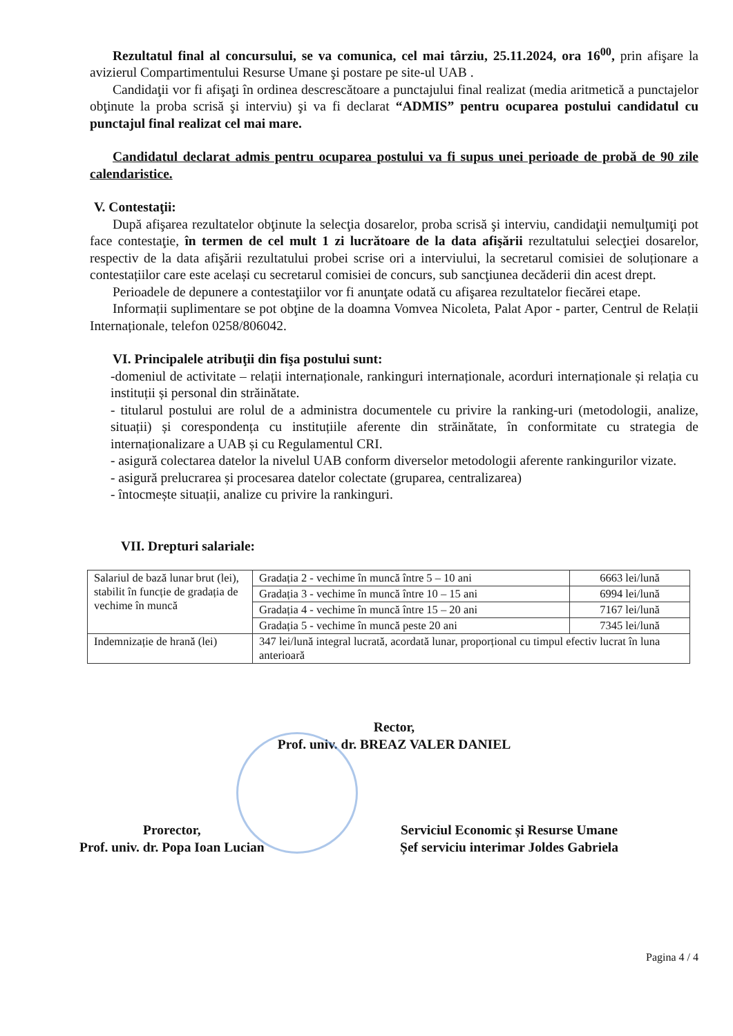Rezultatul final al concursului, se va comunica, cel mai târziu, 25.11.2024, ora 16<sup>00</sup>, prin afişare la avizierul Compartimentului Resurse Umane şi postare pe site-ul UAB .
Candidaţii vor fi afişaţi în ordinea descrescătoare a punctajului final realizat (media aritmetică a punctajelor obţinute la proba scrisă şi interviu) şi va fi declarat “ADMIS” pentru ocuparea postului candidatul cu punctajul final realizat cel mai mare.
Candidatul declarat admis pentru ocuparea postului va fi supus unei perioade de probă de 90 zile calendaristice.
V. Contestaţii:
După afişarea rezultatelor obţinute la selecţia dosarelor, proba scrisă şi interviu, candidaţii nemulţumiţi pot face contestaţie, în termen de cel mult 1 zi lucrătoare de la data afişării rezultatului selecţiei dosarelor, respectiv de la data afişării rezultatului probei scrise ori a interviului, la secretarul comisiei de soluționare a contestațiilor care este același cu secretarul comisiei de concurs, sub sancţiunea decăderii din acest drept.
Perioadele de depunere a contestaţiilor vor fi anunţate odată cu afişarea rezultatelor fiecărei etape.
Informații suplimentare se pot obţine de la doamna Vomvea Nicoleta, Palat Apor - parter, Centrul de Relații Internaționale, telefon 0258/806042.
VI. Principalele atribuţii din fişa postului sunt:
-domeniul de activitate – relații internaționale, rankinguri internaționale, acorduri internaționale și relația cu instituții și personal din străinătate.
- titularul postului are rolul de a administra documentele cu privire la ranking-uri (metodologii, analize, situații) și corespondența cu instituțiile aferente din străinătate, în conformitate cu strategia de internaționalizare a UAB și cu Regulamentul CRI.
- asigură colectarea datelor la nivelul UAB conform diverselor metodologii aferente rankingurilor vizate.
- asigură prelucrarea și procesarea datelor colectate (gruparea, centralizarea)
- întocmește situații, analize cu privire la rankinguri.
VII. Drepturi salariale:
| Salariul de bază lunar brut (lei), stabilit în funcție de gradația de vechime în muncă | Gradația 2 - vechime în muncă între 5 – 10 ani | 6663 lei/lună |
| | Gradația 3 - vechime în muncă între 10 – 15 ani | 6994 lei/lună |
| | Gradația 4 - vechime în muncă între 15 – 20 ani | 7167 lei/lună |
| | Gradația 5 - vechime în muncă peste 20 ani | 7345 lei/lună |
| Indemnizație de hrană (lei) | 347 lei/lună integral lucrată, acordată lunar, proporțional cu timpul efectiv lucrat în luna anterioară | |
Rector,
Prof. univ. dr. BREAZ VALER DANIEL
Prorector,
Prof. univ. dr. Popa Ioan Lucian
Serviciul Economic și Resurse Umane
Șef serviciu interimar Joldes Gabriela
Pagina 4 / 4